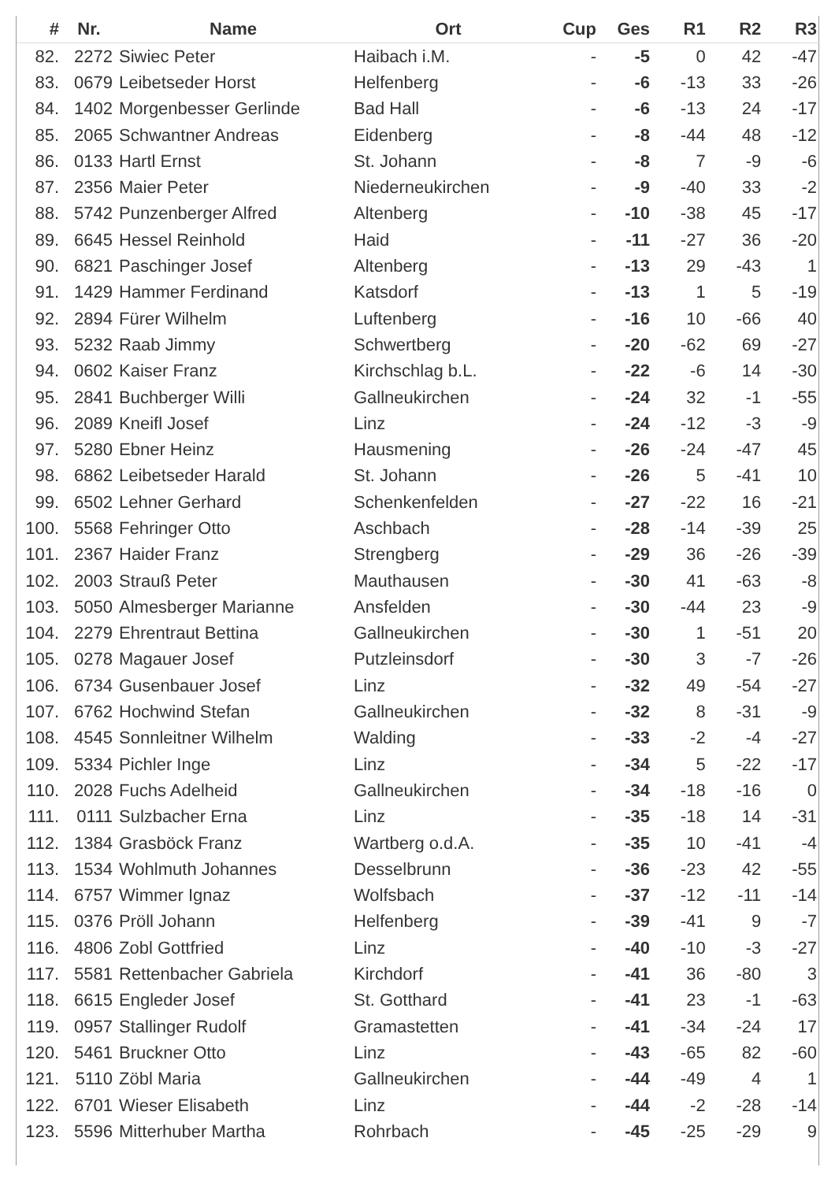| # | Nr. | Name | Ort | Cup | Ges | R1 | R2 | R3 |
| --- | --- | --- | --- | --- | --- | --- | --- | --- |
| 82. | 2272 | Siwiec Peter | Haibach i.M. | - | -5 | 0 | 42 | -47 |
| 83. | 0679 | Leibetseder Horst | Helfenberg | - | -6 | -13 | 33 | -26 |
| 84. | 1402 | Morgenbesser Gerlinde | Bad Hall | - | -6 | -13 | 24 | -17 |
| 85. | 2065 | Schwantner Andreas | Eidenberg | - | -8 | -44 | 48 | -12 |
| 86. | 0133 | Hartl Ernst | St. Johann | - | -8 | 7 | -9 | -6 |
| 87. | 2356 | Maier Peter | Niederneukirchen | - | -9 | -40 | 33 | -2 |
| 88. | 5742 | Punzenberger Alfred | Altenberg | - | -10 | -38 | 45 | -17 |
| 89. | 6645 | Hessel Reinhold | Haid | - | -11 | -27 | 36 | -20 |
| 90. | 6821 | Paschinger Josef | Altenberg | - | -13 | 29 | -43 | 1 |
| 91. | 1429 | Hammer Ferdinand | Katsdorf | - | -13 | 1 | 5 | -19 |
| 92. | 2894 | Fürer Wilhelm | Luftenberg | - | -16 | 10 | -66 | 40 |
| 93. | 5232 | Raab Jimmy | Schwertberg | - | -20 | -62 | 69 | -27 |
| 94. | 0602 | Kaiser Franz | Kirchschlag b.L. | - | -22 | -6 | 14 | -30 |
| 95. | 2841 | Buchberger Willi | Gallneukirchen | - | -24 | 32 | -1 | -55 |
| 96. | 2089 | Kneifl Josef | Linz | - | -24 | -12 | -3 | -9 |
| 97. | 5280 | Ebner Heinz | Hausmening | - | -26 | -24 | -47 | 45 |
| 98. | 6862 | Leibetseder Harald | St. Johann | - | -26 | 5 | -41 | 10 |
| 99. | 6502 | Lehner Gerhard | Schenkenfelden | - | -27 | -22 | 16 | -21 |
| 100. | 5568 | Fehringer Otto | Aschbach | - | -28 | -14 | -39 | 25 |
| 101. | 2367 | Haider Franz | Strengberg | - | -29 | 36 | -26 | -39 |
| 102. | 2003 | Strauß Peter | Mauthausen | - | -30 | 41 | -63 | -8 |
| 103. | 5050 | Almesberger Marianne | Ansfelden | - | -30 | -44 | 23 | -9 |
| 104. | 2279 | Ehrentraut Bettina | Gallneukirchen | - | -30 | 1 | -51 | 20 |
| 105. | 0278 | Magauer Josef | Putzleinsdorf | - | -30 | 3 | -7 | -26 |
| 106. | 6734 | Gusenbauer Josef | Linz | - | -32 | 49 | -54 | -27 |
| 107. | 6762 | Hochwind Stefan | Gallneukirchen | - | -32 | 8 | -31 | -9 |
| 108. | 4545 | Sonnleitner Wilhelm | Walding | - | -33 | -2 | -4 | -27 |
| 109. | 5334 | Pichler Inge | Linz | - | -34 | 5 | -22 | -17 |
| 110. | 2028 | Fuchs Adelheid | Gallneukirchen | - | -34 | -18 | -16 | 0 |
| 111. | 0111 | Sulzbacher Erna | Linz | - | -35 | -18 | 14 | -31 |
| 112. | 1384 | Grasböck Franz | Wartberg o.d.A. | - | -35 | 10 | -41 | -4 |
| 113. | 1534 | Wohlmuth Johannes | Desselbrunn | - | -36 | -23 | 42 | -55 |
| 114. | 6757 | Wimmer Ignaz | Wolfsbach | - | -37 | -12 | -11 | -14 |
| 115. | 0376 | Pröll Johann | Helfenberg | - | -39 | -41 | 9 | -7 |
| 116. | 4806 | Zobl Gottfried | Linz | - | -40 | -10 | -3 | -27 |
| 117. | 5581 | Rettenbacher Gabriela | Kirchdorf | - | -41 | 36 | -80 | 3 |
| 118. | 6615 | Engleder Josef | St. Gotthard | - | -41 | 23 | -1 | -63 |
| 119. | 0957 | Stallinger Rudolf | Gramastetten | - | -41 | -34 | -24 | 17 |
| 120. | 5461 | Bruckner Otto | Linz | - | -43 | -65 | 82 | -60 |
| 121. | 5110 | Zöbl Maria | Gallneukirchen | - | -44 | -49 | 4 | 1 |
| 122. | 6701 | Wieser Elisabeth | Linz | - | -44 | -2 | -28 | -14 |
| 123. | 5596 | Mitterhuber Martha | Rohrbach | - | -45 | -25 | -29 | 9 |